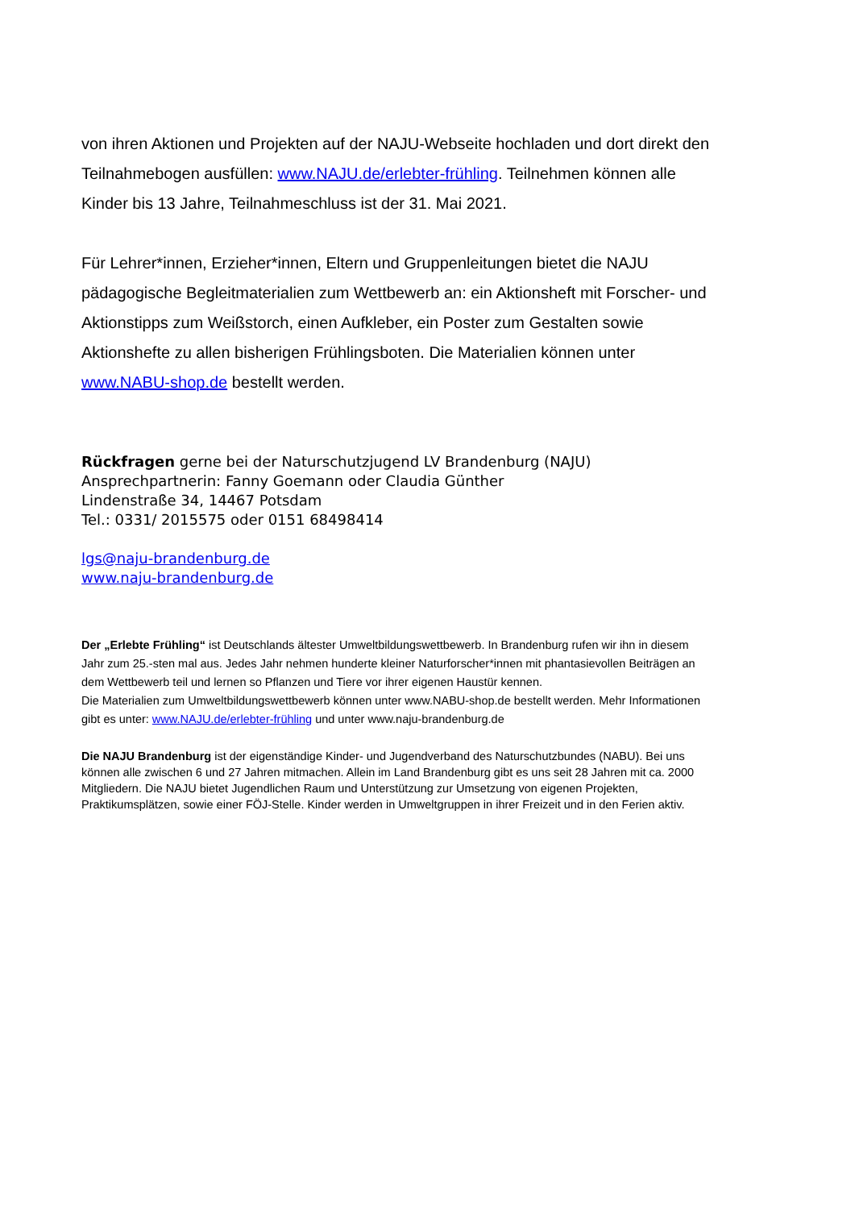von ihren Aktionen und Projekten auf der NAJU-Webseite hochladen und dort direkt den Teilnahmebogen ausfüllen: www.NAJU.de/erlebter-frühling. Teilnehmen können alle Kinder bis 13 Jahre, Teilnahmeschluss ist der 31. Mai 2021.
Für Lehrer*innen, Erzieher*innen, Eltern und Gruppenleitungen bietet die NAJU pädagogische Begleitmaterialien zum Wettbewerb an: ein Aktionsheft mit Forscher- und Aktionstipps zum Weißstorch, einen Aufkleber, ein Poster zum Gestalten sowie Aktionshefte zu allen bisherigen Frühlingsboten. Die Materialien können unter www.NABU-shop.de bestellt werden.
Rückfragen gerne bei der Naturschutzjugend LV Brandenburg (NAJU)
Ansprechpartnerin: Fanny Goemann oder Claudia Günther
Lindenstraße 34, 14467 Potsdam
Tel.: 0331/ 2015575 oder 0151 68498414
lgs@naju-brandenburg.de
www.naju-brandenburg.de
Der „Erlebte Frühling“ ist Deutschlands ältester Umweltbildungswettbewerb. In Brandenburg rufen wir ihn in diesem Jahr zum 25.-sten mal aus. Jedes Jahr nehmen hunderte kleiner Naturforscher*innen mit phantasievollen Beiträgen an dem Wettbewerb teil und lernen so Pflanzen und Tiere vor ihrer eigenen Haustür kennen.
Die Materialien zum Umweltbildungswettbewerb können unter www.NABU-shop.de bestellt werden. Mehr Informationen gibt es unter: www.NAJU.de/erlebter-frühling und unter www.naju-brandenburg.de
Die NAJU Brandenburg ist der eigenständige Kinder- und Jugendverband des Naturschutzbundes (NABU). Bei uns können alle zwischen 6 und 27 Jahren mitmachen. Allein im Land Brandenburg gibt es uns seit 28 Jahren mit ca. 2000 Mitgliedern. Die NAJU bietet Jugendlichen Raum und Unterstützung zur Umsetzung von eigenen Projekten, Praktikumsplätzen, sowie einer FÖJ-Stelle. Kinder werden in Umweltgruppen in ihrer Freizeit und in den Ferien aktiv.